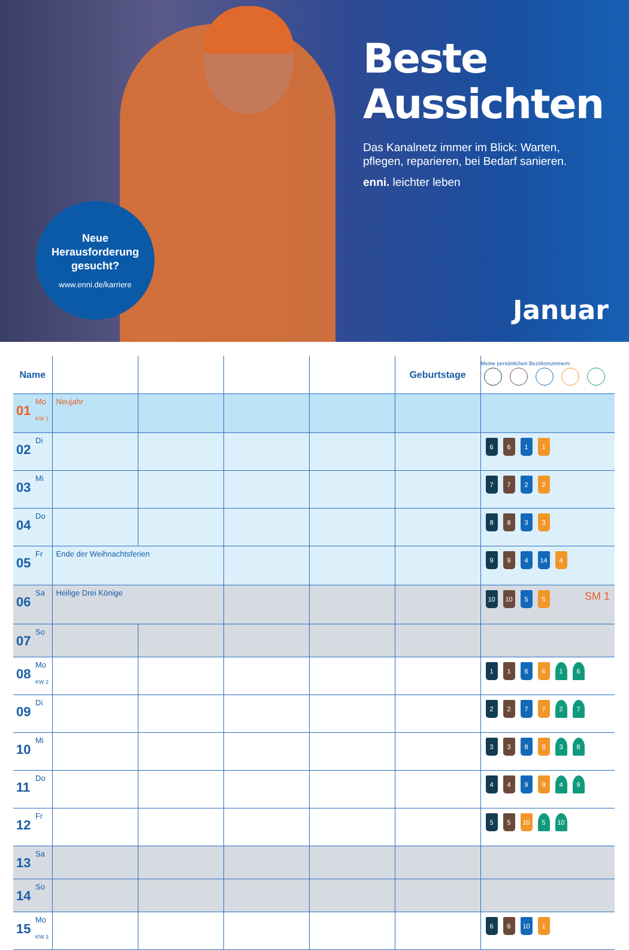Beste
Aussichten
Das Kanalnetz immer im Blick: Warten,
pflegen, reparieren, bei Bedarf sanieren.
enni. leichter leben
Neue
Herausforderung
gesucht?
www.enni.de/karriere
Januar
| Name | | | | | Geburtstage | Meine persönlichen Bezirksnummern: |
| --- | --- | --- | --- | --- | --- | --- |
| 01 Mo KW 1 | Neujahr | | | | | |
| 02 Di | | | | | | 6 6 1 1 |
| 03 Mi | | | | | | 7 7 2 2 |
| 04 Do | | | | | | 8 8 3 3 |
| 05 Fr | Ende der Weihnachtsferien | | | | | 9 9 4 14 4 |
| 06 Sa | Heilige Drei Könige | | | | | 10 10 5 5 SM 1 |
| 07 So | | | | | | |
| 08 Mo KW 2 | | | | | | 1 1 6 6 1 6 |
| 09 Di | | | | | | 2 2 7 7 2 7 |
| 10 Mi | | | | | | 3 3 8 8 3 8 |
| 11 Do | | | | | | 4 4 9 9 4 9 |
| 12 Fr | | | | | | 5 5 10 5 10 |
| 13 Sa | | | | | | |
| 14 So | | | | | | |
| 15 Mo KW 3 | | | | | | 6 6 10 1 |